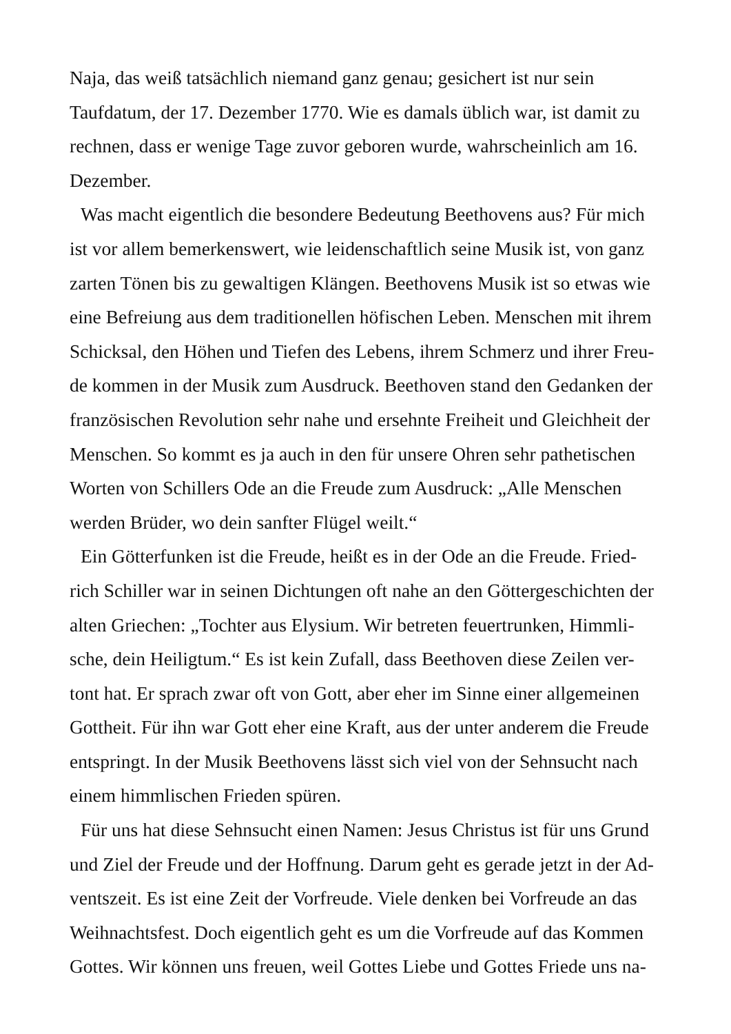Naja, das weiß tatsächlich niemand ganz genau; gesichert ist nur sein
Taufdatum, der 17. Dezember 1770. Wie es damals üblich war, ist damit zu
rechnen, dass er wenige Tage zuvor geboren wurde, wahrscheinlich am 16.
Dezember.
Was macht eigentlich die besondere Bedeutung Beethovens aus? Für mich
ist vor allem bemerkenswert, wie leidenschaftlich seine Musik ist, von ganz
zarten Tönen bis zu gewaltigen Klängen. Beethovens Musik ist so etwas wie
eine Befreiung aus dem traditionellen höfischen Leben. Menschen mit ihrem
Schicksal, den Höhen und Tiefen des Lebens, ihrem Schmerz und ihrer Freu-
de kommen in der Musik zum Ausdruck. Beethoven stand den Gedanken der
französischen Revolution sehr nahe und ersehnte Freiheit und Gleichheit der
Menschen. So kommt es ja auch in den für unsere Ohren sehr pathetischen
Worten von Schillers Ode an die Freude zum Ausdruck: „Alle Menschen
werden Brüder, wo dein sanfter Flügel weilt.“
Ein Götterfunken ist die Freude, heißt es in der Ode an die Freude. Fried-
rich Schiller war in seinen Dichtungen oft nahe an den Göttergeschichten der
alten Griechen: „Tochter aus Elysium. Wir betreten feuertrunken, Himmli-
sche, dein Heiligtum.“ Es ist kein Zufall, dass Beethoven diese Zeilen ver-
tont hat. Er sprach zwar oft von Gott, aber eher im Sinne einer allgemeinen
Gottheit. Für ihn war Gott eher eine Kraft, aus der unter anderem die Freude
entspringt. In der Musik Beethovens lässt sich viel von der Sehnsucht nach
einem himmlischen Frieden spüren.
Für uns hat diese Sehnsucht einen Namen: Jesus Christus ist für uns Grund
und Ziel der Freude und der Hoffnung. Darum geht es gerade jetzt in der Ad-
ventszeit. Es ist eine Zeit der Vorfreude. Viele denken bei Vorfreude an das
Weihnachtsfest. Doch eigentlich geht es um die Vorfreude auf das Kommen
Gottes. Wir können uns freuen, weil Gottes Liebe und Gottes Friede uns na-